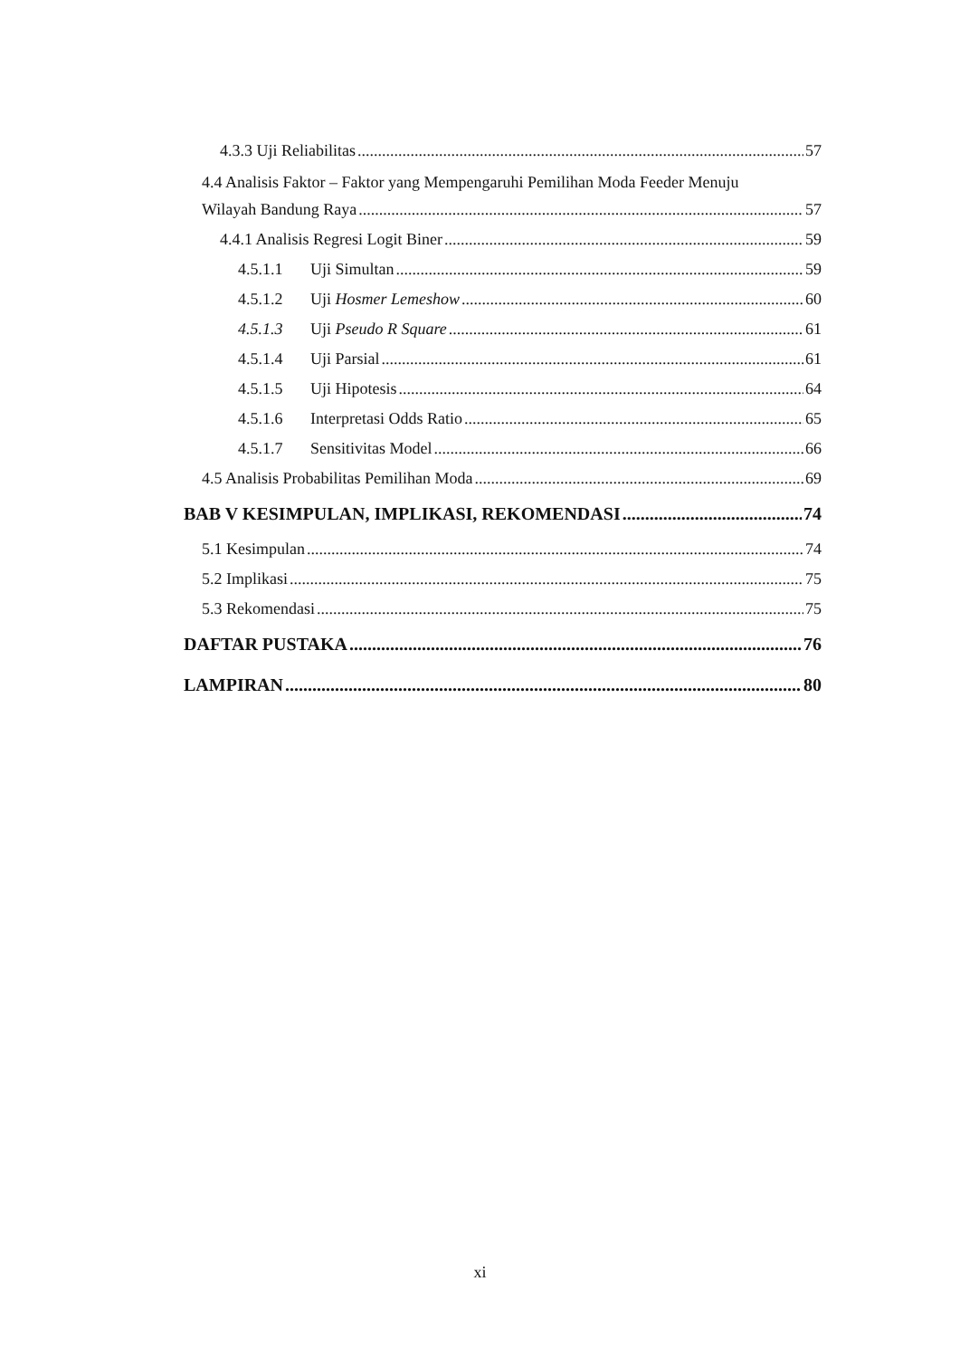4.3.3 Uji Reliabilitas 57
4.4 Analisis Faktor – Faktor yang Mempengaruhi Pemilihan Moda Feeder Menuju
Wilayah Bandung Raya 57
4.4.1 Analisis Regresi Logit Biner 59
4.5.1.1 Uji Simultan 59
4.5.1.2 Uji Hosmer Lemeshow 60
4.5.1.3 Uji Pseudo R Square 61
4.5.1.4 Uji Parsial 61
4.5.1.5 Uji Hipotesis 64
4.5.1.6 Interpretasi Odds Ratio 65
4.5.1.7 Sensitivitas Model 66
4.5 Analisis Probabilitas Pemilihan Moda 69
BAB V KESIMPULAN, IMPLIKASI, REKOMENDASI 74
5.1 Kesimpulan 74
5.2 Implikasi 75
5.3 Rekomendasi 75
DAFTAR PUSTAKA 76
LAMPIRAN 80
xi